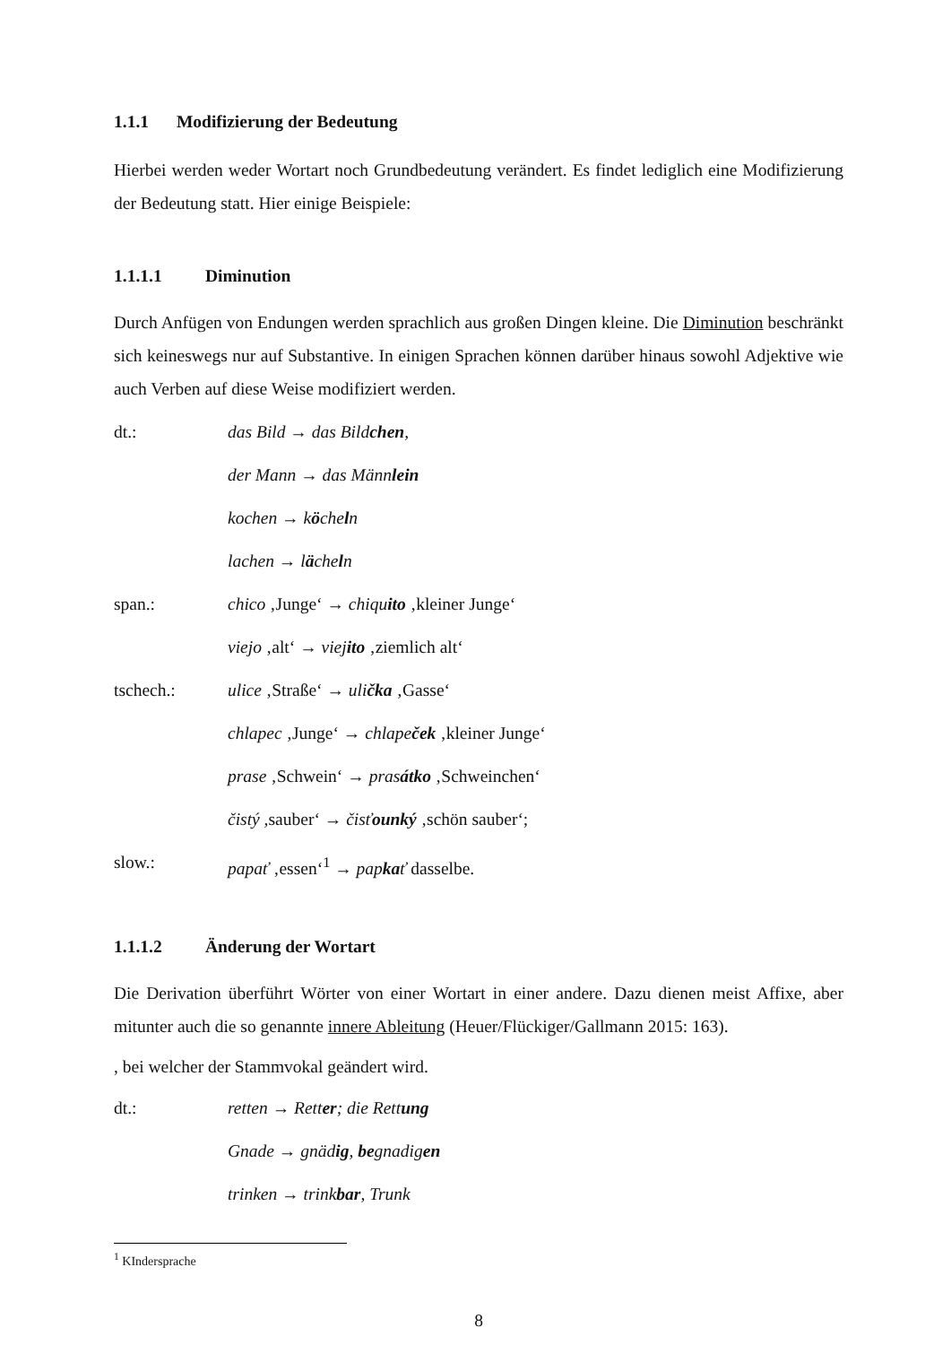1.1.1 Modifizierung der Bedeutung
Hierbei werden weder Wortart noch Grundbedeutung verändert. Es findet lediglich eine Modifizierung der Bedeutung statt. Hier einige Beispiele:
1.1.1.1 Diminution
Durch Anfügen von Endungen werden sprachlich aus großen Dingen kleine. Die Diminution beschränkt sich keineswegs nur auf Substantive. In einigen Sprachen können darüber hinaus sowohl Adjektive wie auch Verben auf diese Weise modifiziert werden.
dt.: das Bild → das Bildchen,
der Mann → das Männlein
kochen → köcheln
lachen → lächeln
span.: chico ‚Junge‘ → chiquito ‚kleiner Junge‘
viejo ‚alt‘ → viejito ‚ziemlich alt‘
tschech.: ulice ‚Straße‘ → ulička ‚Gasse‘
chlapec ‚Junge‘ → chlapeček ‚kleiner Junge‘
prase ‚Schwein‘ → prasátko ‚Schweinchen‘
čistý , sauber‘ → čisťounký ‚schön sauber‘;
slow.: papať ‚essen‘<sup>1</sup> → papkať dasselbe.
1.1.1.2 Änderung der Wortart
Die Derivation überführt Wörter von einer Wortart in einer andere. Dazu dienen meist Affixe, aber mitunter auch die so genannte innere Ableitung (Heuer/Flückiger/Gallmann 2015: 163).
, bei welcher der Stammvokal geändert wird.
dt.: retten → Retter; die Rettung
Gnade → gnädig, begnadigen
trinken → trinkbar, Trunk
<sup>1</sup> KIndersprache
8